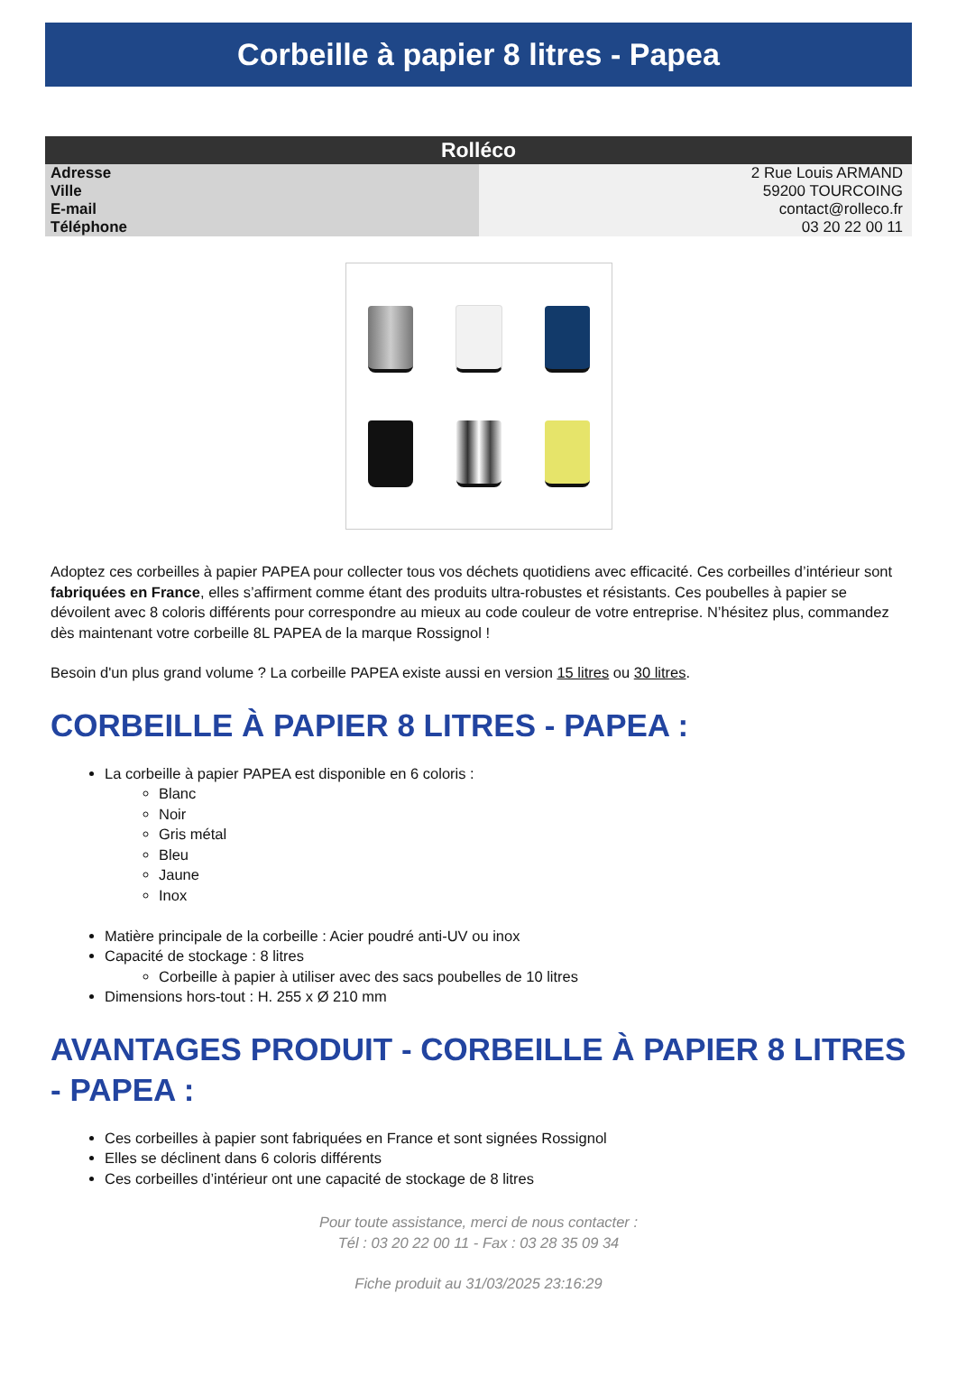Corbeille à papier 8 litres - Papea
| Rolléco | |
| --- | --- |
| Adresse | 2 Rue Louis ARMAND |
| Ville | 59200 TOURCOING |
| E-mail | contact@rolleco.fr |
| Téléphone | 03 20 22 00 11 |
Adoptez ces corbeilles à papier PAPEA pour collecter tous vos déchets quotidiens avec efficacité. Ces corbeilles d’intérieur sont fabriquées en France, elles s’affirment comme étant des produits ultra-robustes et résistants. Ces poubelles à papier se dévoilent avec 8 coloris différents pour correspondre au mieux au code couleur de votre entreprise. N’hésitez plus, commandez dès maintenant votre corbeille 8L PAPEA de la marque Rossignol !
Besoin d'un plus grand volume ? La corbeille PAPEA existe aussi en version 15 litres ou 30 litres.
CORBEILLE À PAPIER 8 LITRES - PAPEA :
La corbeille à papier PAPEA est disponible en 6 coloris :
Blanc
Noir
Gris métal
Bleu
Jaune
Inox
Matière principale de la corbeille : Acier poudré anti-UV ou inox
Capacité de stockage : 8 litres
Corbeille à papier à utiliser avec des sacs poubelles de 10 litres
Dimensions hors-tout : H. 255 x Ø 210 mm
AVANTAGES PRODUIT - CORBEILLE À PAPIER 8 LITRES - PAPEA :
Ces corbeilles à papier sont fabriquées en France et sont signées Rossignol
Elles se déclinent dans 6 coloris différents
Ces corbeilles d’intérieur ont une capacité de stockage de 8 litres
Pour toute assistance, merci de nous contacter :
Tél : 03 20 22 00 11 - Fax : 03 28 35 09 34
Fiche produit au 31/03/2025 23:16:29